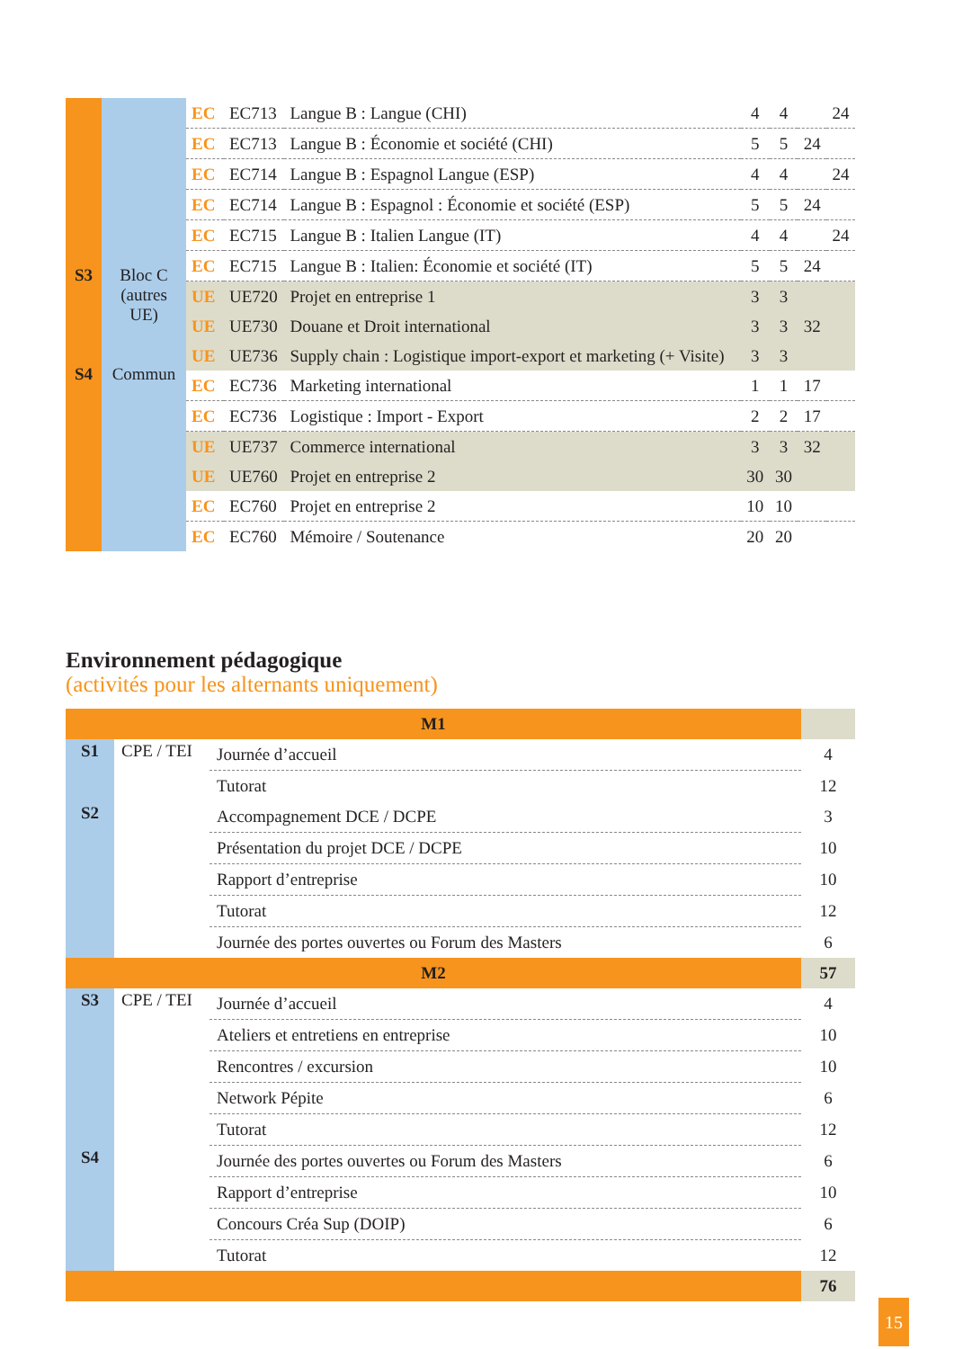| S3 S4 | Bloc C (autres UE) Commun | EC | EC713 | Langue B : Langue (CHI) | 4 | 4 | | 24 |
| | | EC | EC713 | Langue B : Économie et société (CHI) | 5 | 5 | 24 | |
| | | EC | EC714 | Langue B : Espagnol Langue (ESP) | 4 | 4 | | 24 |
| | | EC | EC714 | Langue B : Espagnol : Économie et société (ESP) | 5 | 5 | 24 | |
| | | EC | EC715 | Langue B : Italien Langue (IT) | 4 | 4 | | 24 |
| | | EC | EC715 | Langue B : Italien: Économie et société (IT) | 5 | 5 | 24 | |
| | | UE | UE720 | Projet en entreprise 1 | 3 | 3 | | |
| | | UE | UE730 | Douane et Droit international | 3 | 3 | 32 | |
| | | UE | UE736 | Supply chain : Logistique import-export et marketing (+ Visite) | 3 | 3 | | |
| | | EC | EC736 | Marketing international | 1 | 1 | 17 | |
| | | EC | EC736 | Logistique : Import - Export | 2 | 2 | 17 | |
| | | UE | UE737 | Commerce international | 3 | 3 | 32 | |
| | | UE | UE760 | Projet en entreprise 2 | 30 | 30 | | |
| | | EC | EC760 | Projet en entreprise 2 | 10 | 10 | | |
| | | EC | EC760 | Mémoire / Soutenance | 20 | 20 | | |
Environnement pédagogique
(activités pour les alternants uniquement)
| M1 | | | |
| S1 | CPE / TEI | Journée d’accueil | 4 |
| | | Tutorat | 12 |
| S2 | | Accompagnement DCE / DCPE | 3 |
| | | Présentation du projet DCE / DCPE | 10 |
| | | Rapport d’entreprise | 10 |
| | | Tutorat | 12 |
| | | Journée des portes ouvertes ou Forum des Masters | 6 |
| M2 | | | 57 |
| S3 | CPE / TEI | Journée d’accueil | 4 |
| | | Ateliers et entretiens en entreprise | 10 |
| | | Rencontres / excursion | 10 |
| | | Network Pépite | 6 |
| | | Tutorat | 12 |
| S4 | | Journée des portes ouvertes ou Forum des Masters | 6 |
| | | Rapport d’entreprise | 10 |
| | | Concours Créa Sup (DOIP) | 6 |
| | | Tutorat | 12 |
| | | | 76 |
15